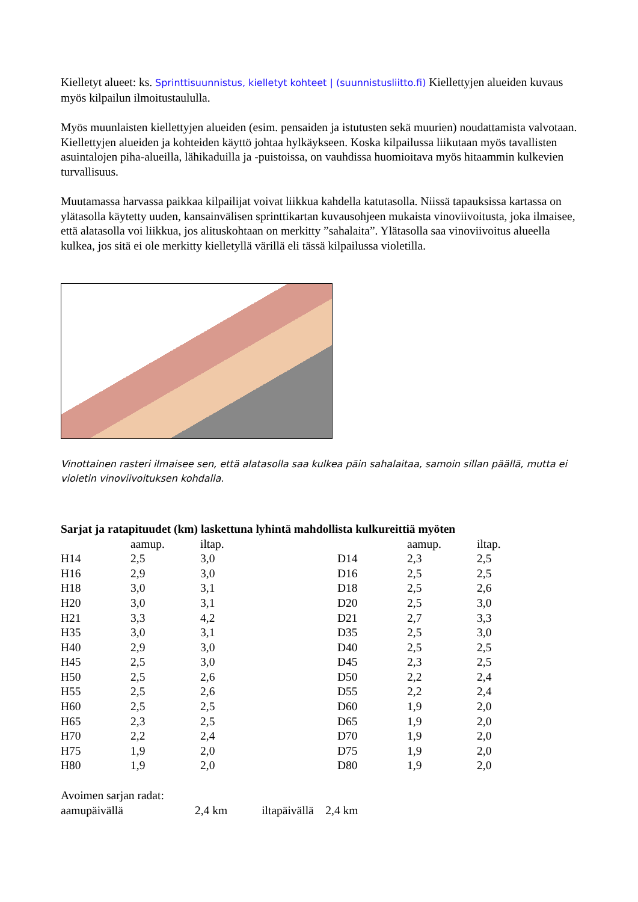Kielletyt alueet: ks. Sprinttisuunnistus, kielletyt kohteet | (suunnistusliitto.fi) Kiellettyjen alueiden kuvaus myös kilpailun ilmoitustaululla.
Myös muunlaisten kiellettyjen alueiden (esim. pensaiden ja istutusten sekä muurien) noudattamista valvotaan. Kiellettyjen alueiden ja kohteiden käyttö johtaa hylkäykseen. Koska kilpailussa liikutaan myös tavallisten asuintalojen piha-alueilla, lähikaduilla ja -puistoissa, on vauhdissa huomioitava myös hitaammin kulkevien turvallisuus.
Muutamassa harvassa paikkaa kilpailijat voivat liikkua kahdella katutasolla. Niissä tapauksissa kartassa on ylätasolla käytetty uuden, kansainvälisen sprinttikartan kuvausohjeen mukaista vinoviivoitusta, joka ilmaisee, että alatasolla voi liikkua, jos alituskohtaan on merkitty ”sahalaita”. Ylätasolla saa vinoviivoitus alueella kulkea, jos sitä ei ole merkitty kielletyllä värillä eli tässä kilpailussa violetilla.
Vinottainen rasteri ilmaisee sen, että alatasolla saa kulkea päin sahalaitaa, samoin sillan päällä, mutta ei violetin vinoviivoituksen kohdalla.
Sarjat ja ratapituudet (km) laskettuna lyhintä mahdollista kulkureittiä myöten
| | aamup. | iltap. | | aamup. | iltap. |
| --- | --- | --- | --- | --- | --- |
| H14 | 2,5 | 3,0 | D14 | 2,3 | 2,5 |
| H16 | 2,9 | 3,0 | D16 | 2,5 | 2,5 |
| H18 | 3,0 | 3,1 | D18 | 2,5 | 2,6 |
| H20 | 3,0 | 3,1 | D20 | 2,5 | 3,0 |
| H21 | 3,3 | 4,2 | D21 | 2,7 | 3,3 |
| H35 | 3,0 | 3,1 | D35 | 2,5 | 3,0 |
| H40 | 2,9 | 3,0 | D40 | 2,5 | 2,5 |
| H45 | 2,5 | 3,0 | D45 | 2,3 | 2,5 |
| H50 | 2,5 | 2,6 | D50 | 2,2 | 2,4 |
| H55 | 2,5 | 2,6 | D55 | 2,2 | 2,4 |
| H60 | 2,5 | 2,5 | D60 | 1,9 | 2,0 |
| H65 | 2,3 | 2,5 | D65 | 1,9 | 2,0 |
| H70 | 2,2 | 2,4 | D70 | 1,9 | 2,0 |
| H75 | 1,9 | 2,0 | D75 | 1,9 | 2,0 |
| H80 | 1,9 | 2,0 | D80 | 1,9 | 2,0 |
Avoimen sarjan radat:
aamupäivällä 2,4 km iltapäivällä 2,4 km